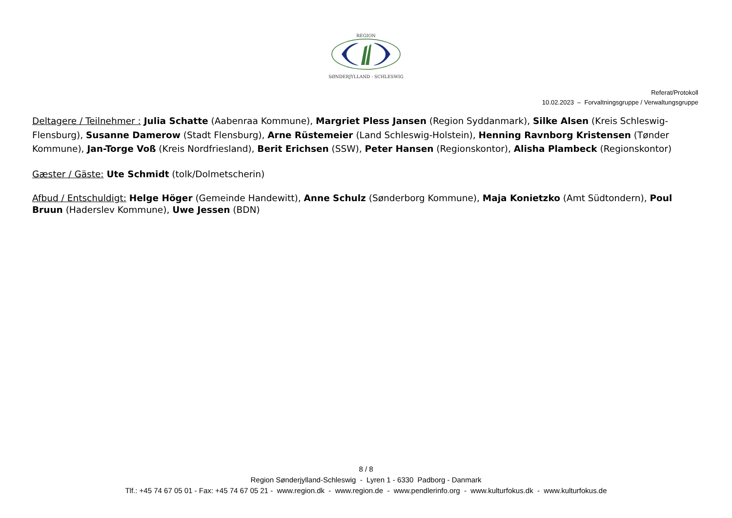REGION
SØNDERJYLLAND - SCHLESWIG
Referat/Protokoll
10.02.2023 – Forvaltningsgruppe / Verwaltungsgruppe
Deltagere / Teilnehmer : Julia Schatte (Aabenraa Kommune), Margriet Pless Jansen (Region Syddanmark), Silke Alsen (Kreis Schleswig-Flensburg), Susanne Damerow (Stadt Flensburg), Arne Rüstemeier (Land Schleswig-Holstein), Henning Ravnborg Kristensen (Tønder Kommune), Jan-Torge Voß (Kreis Nordfriesland), Berit Erichsen (SSW), Peter Hansen (Regionskontor), Alisha Plambeck (Regionskontor)
Gæster / Gäste: Ute Schmidt (tolk/Dolmetscherin)
Afbud / Entschuldigt: Helge Höger (Gemeinde Handewitt), Anne Schulz (Sønderborg Kommune), Maja Konietzko (Amt Südtondern), Poul Bruun (Haderslev Kommune), Uwe Jessen (BDN)
8 / 8
Region Sønderjylland-Schleswig - Lyren 1 - 6330 Padborg - Danmark
Tlf.: +45 74 67 05 01 - Fax: +45 74 67 05 21 - www.region.dk - www.region.de - www.pendlerinfo.org - www.kulturfokus.dk - www.kulturfokus.de